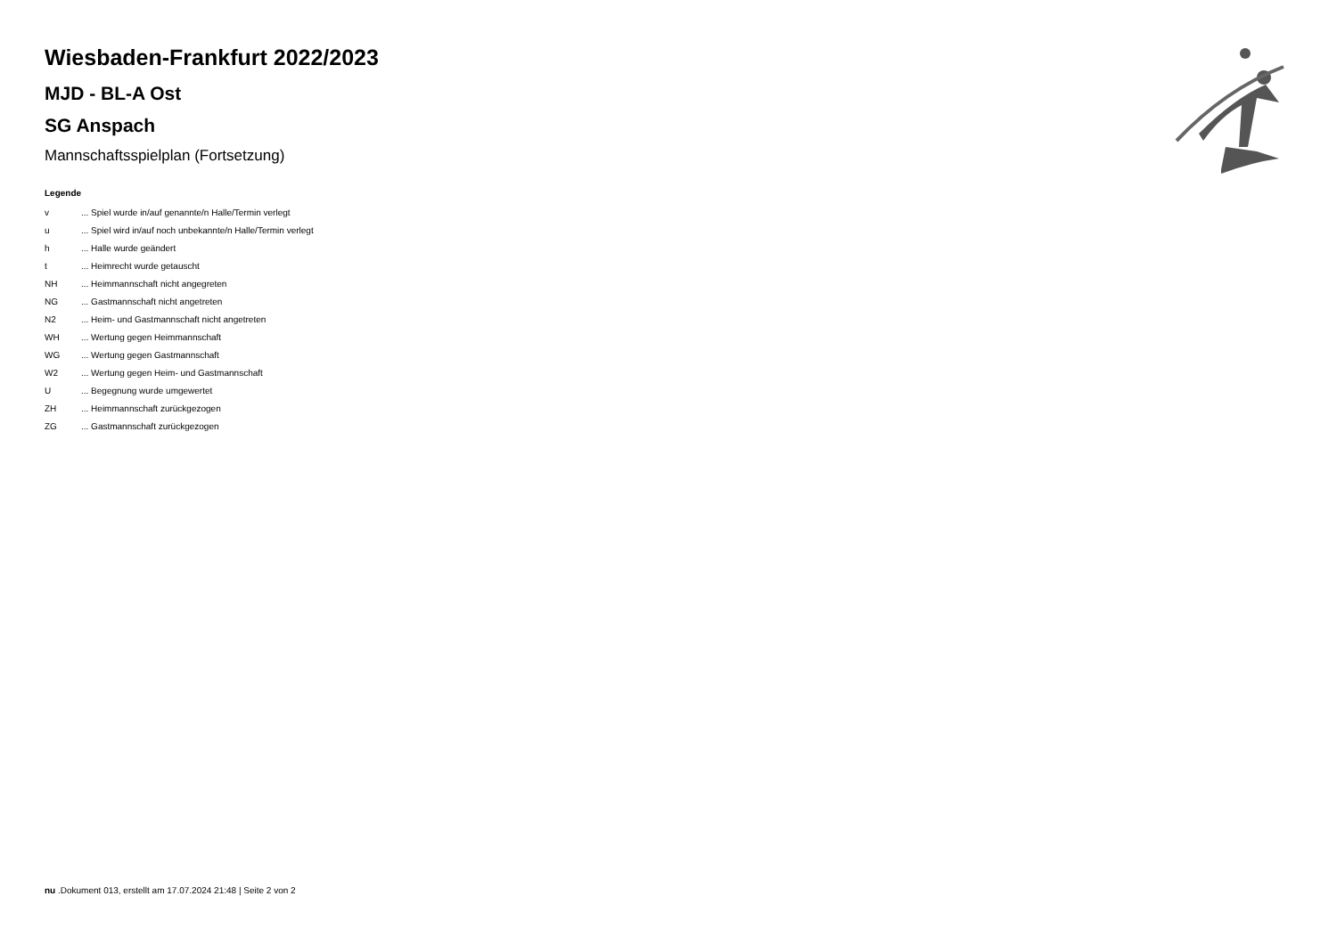Wiesbaden-Frankfurt 2022/2023
MJD - BL-A Ost
SG Anspach
Mannschaftsspielplan (Fortsetzung)
Legende
| v | ... Spiel wurde in/auf genannte/n Halle/Termin verlegt |
| u | ... Spiel wird in/auf noch unbekannte/n Halle/Termin verlegt |
| h | ... Halle wurde geändert |
| t | ... Heimrecht wurde getauscht |
| NH | ... Heimmannschaft nicht angegreten |
| NG | ... Gastmannschaft nicht angetreten |
| N2 | ... Heim- und Gastmannschaft nicht angetreten |
| WH | ... Wertung gegen Heimmannschaft |
| WG | ... Wertung gegen Gastmannschaft |
| W2 | ... Wertung gegen Heim- und Gastmannschaft |
| U | ... Begegnung wurde umgewertet |
| ZH | ... Heimmannschaft zurückgezogen |
| ZG | ... Gastmannschaft zurückgezogen |
nu .Dokument 013, erstellt am 17.07.2024 21:48 | Seite 2 von 2